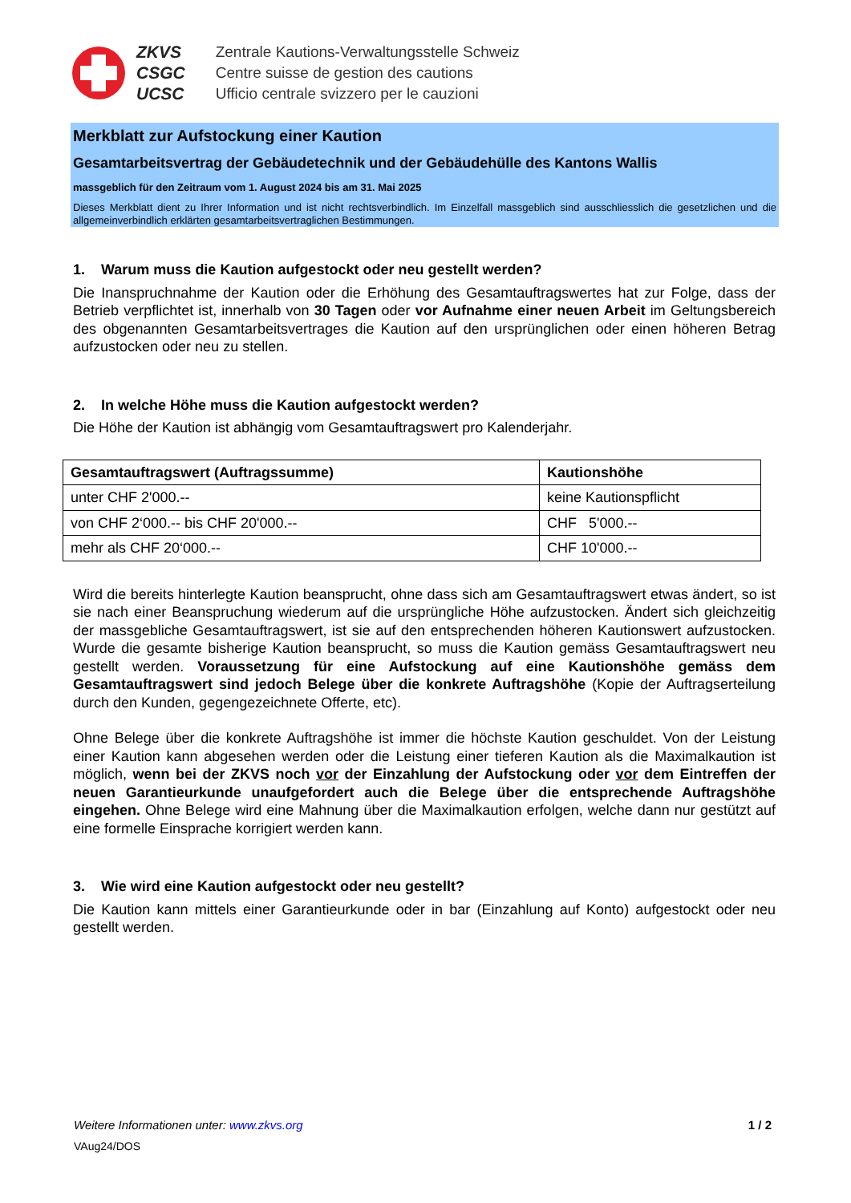ZKVS
CSGC
UCSC
Zentrale Kautions-Verwaltungsstelle Schweiz
Centre suisse de gestion des cautions
Ufficio centrale svizzero per le cauzioni
Merkblatt zur Aufstockung einer Kaution
Gesamtarbeitsvertrag der Gebäudetechnik und der Gebäudehülle des Kantons Wallis
massgeblich für den Zeitraum vom 1. August 2024 bis am 31. Mai 2025
Dieses Merkblatt dient zu Ihrer Information und ist nicht rechtsverbindlich. Im Einzelfall massgeblich sind ausschliesslich die gesetzlichen und die allgemeinverbindlich erklärten gesamtarbeitsvertraglichen Bestimmungen.
1. Warum muss die Kaution aufgestockt oder neu gestellt werden?
Die Inanspruchnahme der Kaution oder die Erhöhung des Gesamtauftragswertes hat zur Folge, dass der Betrieb verpflichtet ist, innerhalb von 30 Tagen oder vor Aufnahme einer neuen Arbeit im Geltungsbereich des obgenannten Gesamtarbeitsvertrages die Kaution auf den ursprünglichen oder einen höheren Betrag aufzustocken oder neu zu stellen.
2. In welche Höhe muss die Kaution aufgestockt werden?
Die Höhe der Kaution ist abhängig vom Gesamtauftragswert pro Kalenderjahr.
| Gesamtauftragswert (Auftragssumme) | Kautionshöhe |
| --- | --- |
| unter CHF 2'000.-- | keine Kautionspflicht |
| von CHF 2‘000.-- bis CHF 20'000.-- | CHF 5'000.-- |
| mehr als CHF 20‘000.-- | CHF 10'000.-- |
Wird die bereits hinterlegte Kaution beansprucht, ohne dass sich am Gesamtauftragswert etwas ändert, so ist sie nach einer Beanspruchung wiederum auf die ursprüngliche Höhe aufzustocken. Ändert sich gleichzeitig der massgebliche Gesamtauftragswert, ist sie auf den entsprechenden höheren Kautionswert aufzustocken. Wurde die gesamte bisherige Kaution beansprucht, so muss die Kaution gemäss Gesamtauftragswert neu gestellt werden. Voraussetzung für eine Aufstockung auf eine Kautionshöhe gemäss dem Gesamtauftragswert sind jedoch Belege über die konkrete Auftragshöhe (Kopie der Auftragserteilung durch den Kunden, gegengezeichnete Offerte, etc).
Ohne Belege über die konkrete Auftragshöhe ist immer die höchste Kaution geschuldet. Von der Leistung einer Kaution kann abgesehen werden oder die Leistung einer tieferen Kaution als die Maximalkaution ist möglich, wenn bei der ZKVS noch vor der Einzahlung der Aufstockung oder vor dem Eintreffen der neuen Garantieurkunde unaufgefordert auch die Belege über die entsprechende Auftragshöhe eingehen. Ohne Belege wird eine Mahnung über die Maximalkaution erfolgen, welche dann nur gestützt auf eine formelle Einsprache korrigiert werden kann.
3. Wie wird eine Kaution aufgestockt oder neu gestellt?
Die Kaution kann mittels einer Garantieurkunde oder in bar (Einzahlung auf Konto) aufgestockt oder neu gestellt werden.
Weitere Informationen unter: www.zkvs.org 1 / 2
VAug24/DOS